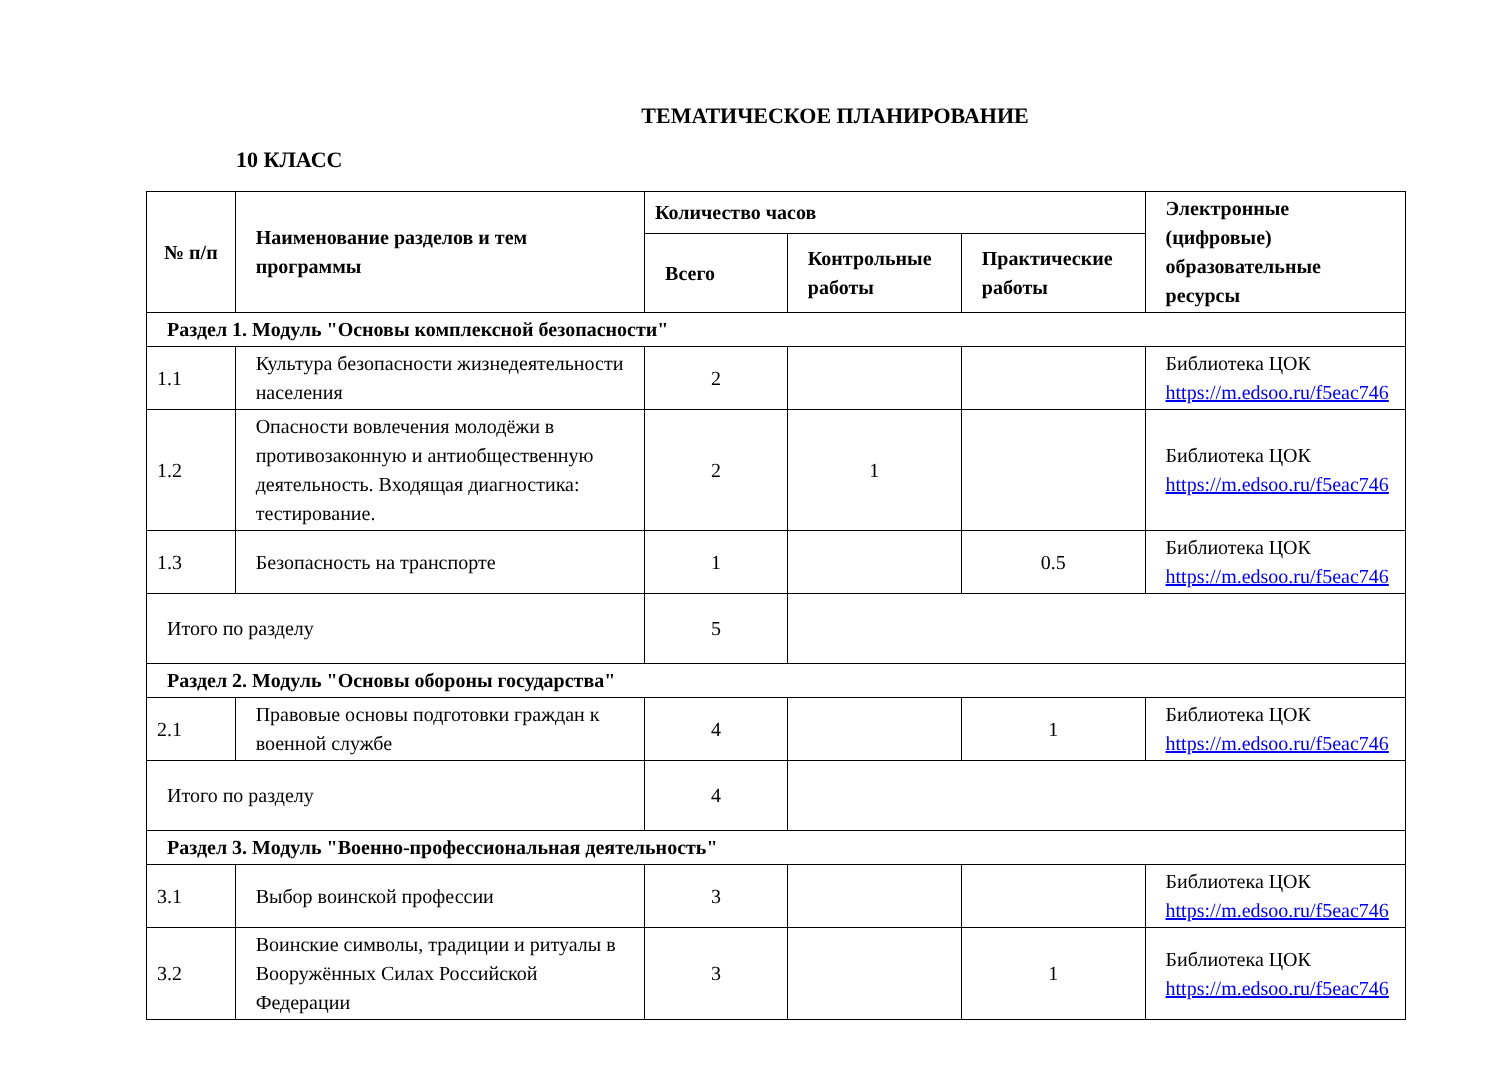ТЕМАТИЧЕСКОЕ ПЛАНИРОВАНИЕ
10 КЛАСС
| № п/п | Наименование разделов и тем программы | Количество часов | | | Электронные (цифровые) образовательные ресурсы |
| --- | --- | --- | --- | --- | --- |
| | | Всего | Контрольные работы | Практические работы | |
| Раздел 1. Модуль "Основы комплексной безопасности" | | | | | |
| 1.1 | Культура безопасности жизнедеятельности населения | 2 | | | Библиотека ЦОК https://m.edsoo.ru/f5eac746 |
| 1.2 | Опасности вовлечения молодёжи в противозаконную и антиобщественную деятельность. Входящая диагностика: тестирование. | 2 | 1 | | Библиотека ЦОК https://m.edsoo.ru/f5eac746 |
| 1.3 | Безопасность на транспорте | 1 | | 0.5 | Библиотека ЦОК https://m.edsoo.ru/f5eac746 |
| Итого по разделу | | 5 | | | |
| Раздел 2. Модуль "Основы обороны государства" | | | | | |
| 2.1 | Правовые основы подготовки граждан к военной службе | 4 | | 1 | Библиотека ЦОК https://m.edsoo.ru/f5eac746 |
| Итого по разделу | | 4 | | | |
| Раздел 3. Модуль "Военно-профессиональная деятельность" | | | | | |
| 3.1 | Выбор воинской профессии | 3 | | | Библиотека ЦОК https://m.edsoo.ru/f5eac746 |
| 3.2 | Воинские символы, традиции и ритуалы в Вооружённых Силах Российской Федерации | 3 | | 1 | Библиотека ЦОК https://m.edsoo.ru/f5eac746 |